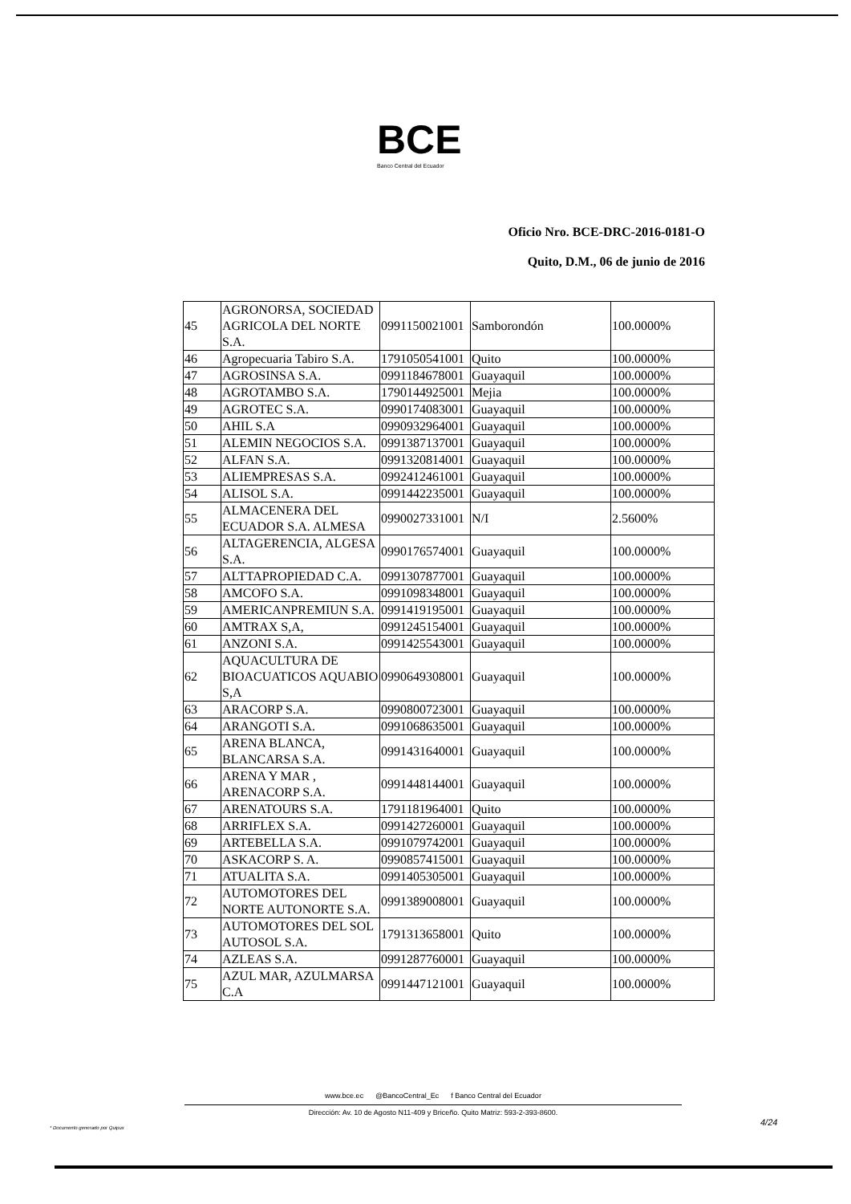BCE
Banco Central del Ecuador
Oficio Nro. BCE-DRC-2016-0181-O
Quito, D.M., 06 de junio de 2016
| 45 | AGRONORSA, SOCIEDAD AGRICOLA DEL NORTE S.A. | 0991150021001 | Samborondón | 100.0000% |
| 46 | Agropecuaria Tabiro S.A. | 1791050541001 | Quito | 100.0000% |
| 47 | AGROSINSA S.A. | 0991184678001 | Guayaquil | 100.0000% |
| 48 | AGROTAMBO S.A. | 1790144925001 | Mejia | 100.0000% |
| 49 | AGROTEC S.A. | 0990174083001 | Guayaquil | 100.0000% |
| 50 | AHIL S.A | 0990932964001 | Guayaquil | 100.0000% |
| 51 | ALEMIN NEGOCIOS S.A. | 0991387137001 | Guayaquil | 100.0000% |
| 52 | ALFAN S.A. | 0991320814001 | Guayaquil | 100.0000% |
| 53 | ALIEMPRESAS S.A. | 0992412461001 | Guayaquil | 100.0000% |
| 54 | ALISOL S.A. | 0991442235001 | Guayaquil | 100.0000% |
| 55 | ALMACENERA DEL ECUADOR S.A. ALMESA | 0990027331001 | N/I | 2.5600% |
| 56 | ALTAGERENCIA, ALGESA S.A. | 0990176574001 | Guayaquil | 100.0000% |
| 57 | ALTTAPROPIEDAD C.A. | 0991307877001 | Guayaquil | 100.0000% |
| 58 | AMCOFO S.A. | 0991098348001 | Guayaquil | 100.0000% |
| 59 | AMERICANPREMIUN S.A. | 0991419195001 | Guayaquil | 100.0000% |
| 60 | AMTRAX S,A, | 0991245154001 | Guayaquil | 100.0000% |
| 61 | ANZONI S.A. | 0991425543001 | Guayaquil | 100.0000% |
| 62 | AQUACULTURA DE BIOACUATICOS AQUABIO S,A | 0990649308001 | Guayaquil | 100.0000% |
| 63 | ARACORP S.A. | 0990800723001 | Guayaquil | 100.0000% |
| 64 | ARANGOTI S.A. | 0991068635001 | Guayaquil | 100.0000% |
| 65 | ARENA BLANCA, BLANCARSA S.A. | 0991431640001 | Guayaquil | 100.0000% |
| 66 | ARENA Y MAR , ARENACORP S.A. | 0991448144001 | Guayaquil | 100.0000% |
| 67 | ARENATOURS S.A. | 1791181964001 | Quito | 100.0000% |
| 68 | ARRIFLEX S.A. | 0991427260001 | Guayaquil | 100.0000% |
| 69 | ARTEBELLA S.A. | 0991079742001 | Guayaquil | 100.0000% |
| 70 | ASKACORP S. A. | 0990857415001 | Guayaquil | 100.0000% |
| 71 | ATUALITA S.A. | 0991405305001 | Guayaquil | 100.0000% |
| 72 | AUTOMOTORES DEL NORTE AUTONORTE S.A. | 0991389008001 | Guayaquil | 100.0000% |
| 73 | AUTOMOTORES DEL SOL AUTOSOL S.A. | 1791313658001 | Quito | 100.0000% |
| 74 | AZLEAS S.A. | 0991287760001 | Guayaquil | 100.0000% |
| 75 | AZUL MAR, AZULMARSA C.A | 0991447121001 | Guayaquil | 100.0000% |
www.bce.ec @BancoCentral_Ec f Banco Central del Ecuador
Dirección: Av. 10 de Agosto N11-409 y Briceño. Quito Matriz: 593-2-393-8600.
* Documento generado por Quipux
4/24